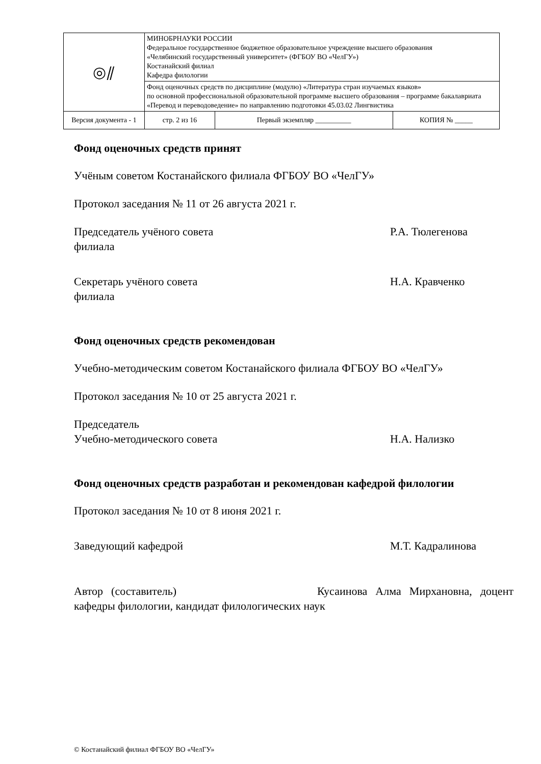| ◎⫽ | МИНОБРНАУКИ РОССИИ Федеральное государственное бюджетное образовательное учреждение высшего образования «Челябинский государственный университет» (ФГБОУ ВО «ЧелГУ») Костанайский филиал Кафедра филологии | | | |
| | Фонд оценочных средств по дисциплине (модулю) «Литература стран изучаемых языков» по основной профессиональной образовательной программе высшего образования – программе бакалавриата «Перевод и переводоведение» по направлению подготовки 45.03.02 Лингвистика | | | |
| Версия документа - 1 | | стр. 2 из 16 | Первый экземпляр __________ | КОПИЯ № _____ |
Фонд оценочных средств принят
Учёным советом Костанайского филиала ФГБОУ ВО «ЧелГУ»
Протокол заседания № 11 от 26 августа 2021 г.
Председатель учёного совета
филиала
Р.А. Тюлегенова
Секретарь учёного совета
филиала
Н.А. Кравченко
Фонд оценочных средств рекомендован
Учебно-методическим советом Костанайского филиала ФГБОУ ВО «ЧелГУ»
Протокол заседания № 10 от 25 августа 2021 г.
Председатель
Учебно-методического совета
Н.А. Нализко
Фонд оценочных средств разработан и рекомендован кафедрой филологии
Протокол заседания № 10 от 8 июня 2021 г.
Заведующий кафедрой М.Т. Кадралинова
Автор (составитель) Кусаинова Алма Мирхановна, доцент кафедры филологии, кандидат филологических наук
© Костанайский филиал ФГБОУ ВО «ЧелГУ»